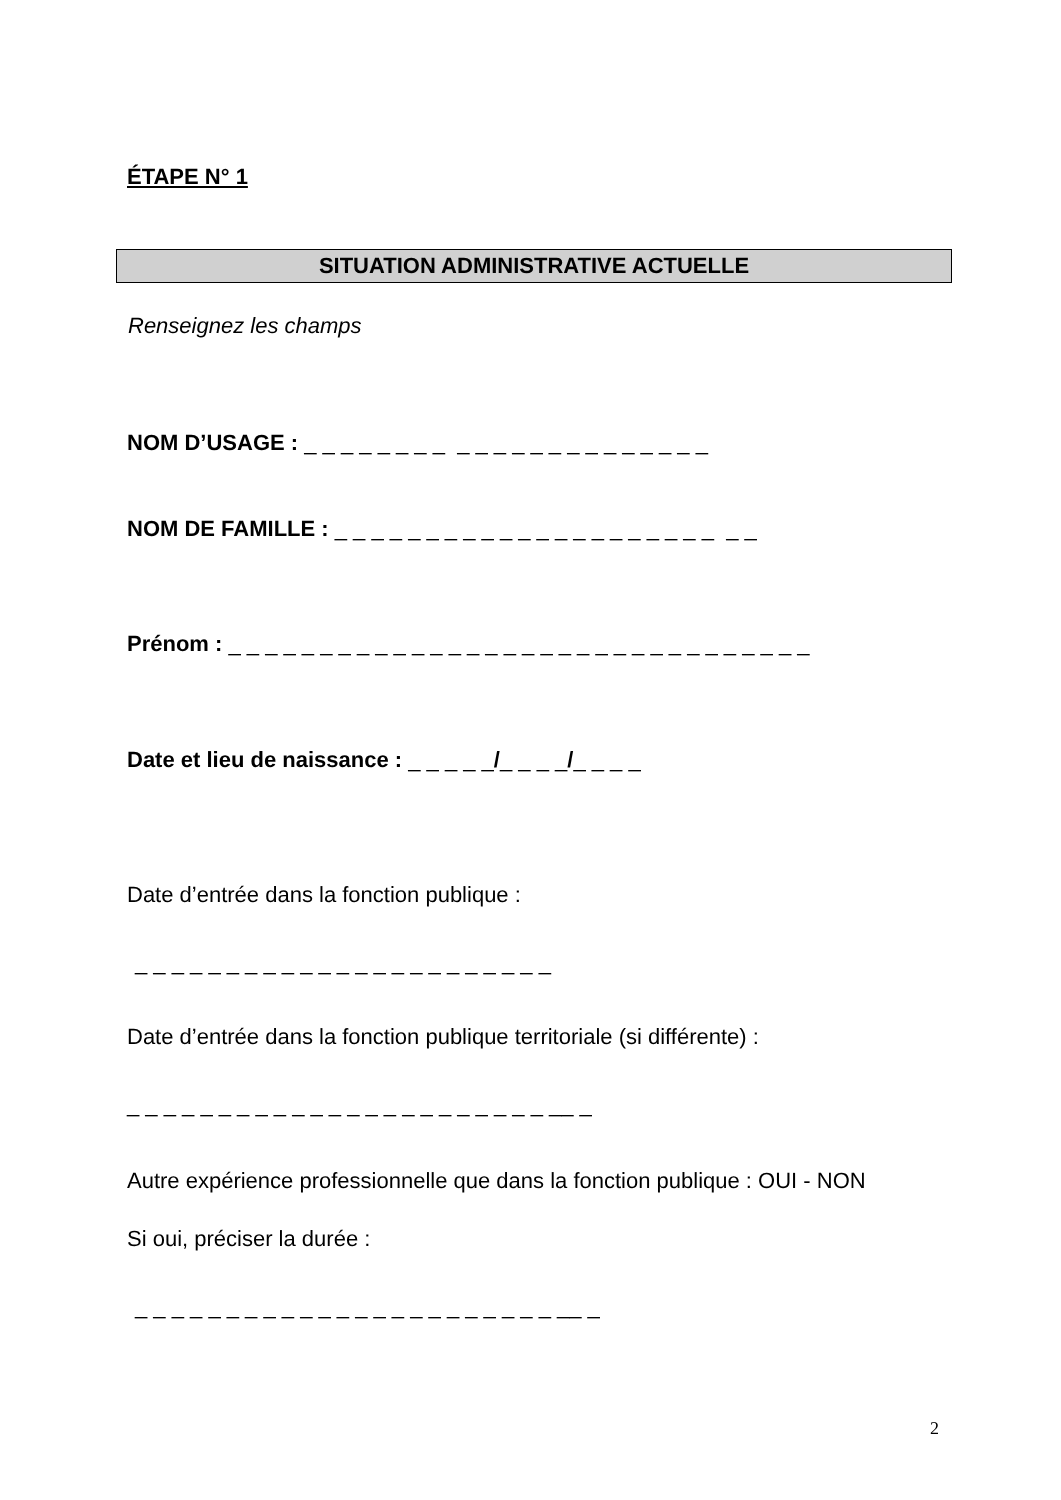ÉTAPE N° 1
SITUATION ADMINISTRATIVE ACTUELLE
Renseignez les champs
NOM D’USAGE : _ _ _ _ _ _ _ _ _ _ _ _ _ _ _ _ _ _ _ _ _ _
NOM DE FAMILLE : _ _ _ _ _ _ _ _ _ _ _ _ _ _ _ _ _ _ _ _ _ _ _
Prénom : _ _ _ _ _ _ _ _ _ _ _ _ _ _ _ _ _ _ _ _ _ _ _ _ _ _ _ _ _ _ _ _
Date et lieu de naissance : _ _ _ _ _/_ _ _ _/_ _ _ _
Date d’entrée dans la fonction publique :
_ _ _ _ _ _ _ _ _ _ _ _ _ _ _ _ _ _ _ _ _ _ _
Date d’entrée dans la fonction publique territoriale (si différente) :
_ _ _ _ _ _ _ _ _ _ _ _ _ _ _ _ _ _ _ _ _ _ _ __ _
Autre expérience professionnelle que dans la fonction publique : OUI - NON
Si oui, préciser la durée :
_ _ _ _ _ _ _ _ _ _ _ _ _ _ _ _ _ _ _ _ _ _ _ __ _
2